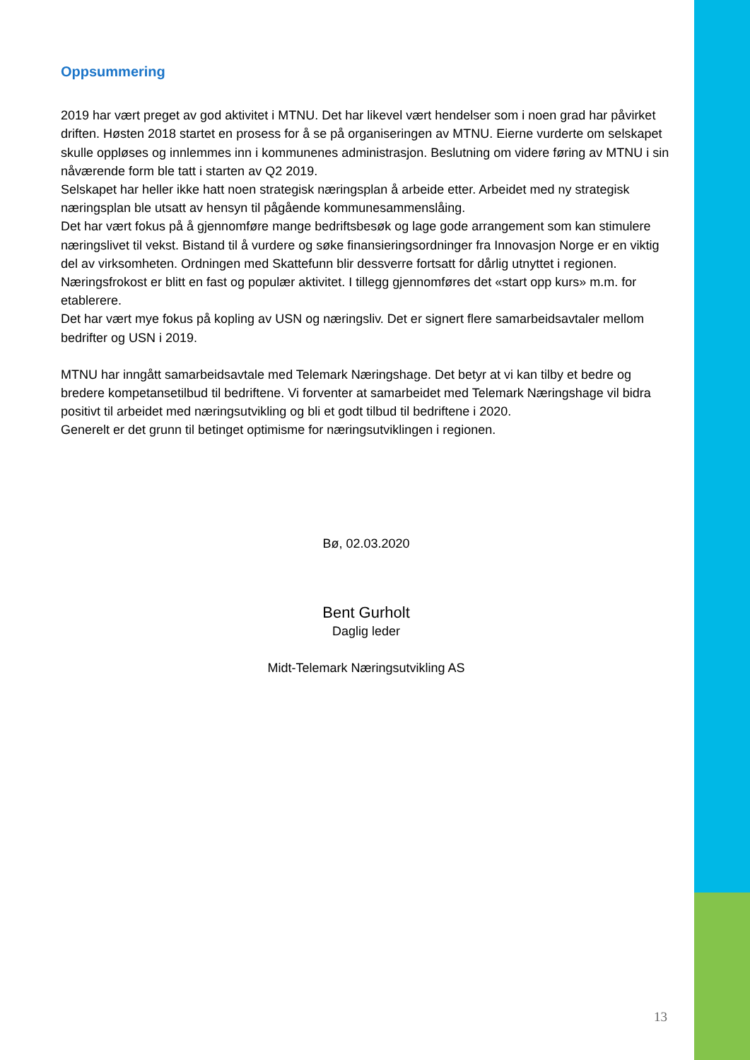Oppsummering
2019 har vært preget av god aktivitet i MTNU. Det har likevel vært hendelser som i noen grad har påvirket driften. Høsten 2018 startet en prosess for å se på organiseringen av MTNU. Eierne vurderte om selskapet skulle oppløses og innlemmes inn i kommunenes administrasjon. Beslutning om videre føring av MTNU i sin nåværende form ble tatt i starten av Q2 2019.
Selskapet har heller ikke hatt noen strategisk næringsplan å arbeide etter. Arbeidet med ny strategisk næringsplan ble utsatt av hensyn til pågående kommunesammenslåing.
Det har vært fokus på å gjennomføre mange bedriftsbesøk og lage gode arrangement som kan stimulere næringslivet til vekst. Bistand til å vurdere og søke finansieringsordninger fra Innovasjon Norge er en viktig del av virksomheten. Ordningen med Skattefunn blir dessverre fortsatt for dårlig utnyttet i regionen. Næringsfrokost er blitt en fast og populær aktivitet. I tillegg gjennomføres det «start opp kurs» m.m. for etablerere.
Det har vært mye fokus på kopling av USN og næringsliv. Det er signert flere samarbeidsavtaler mellom bedrifter og USN i 2019.
MTNU har inngått samarbeidsavtale med Telemark Næringshage. Det betyr at vi kan tilby et bedre og bredere kompetansetilbud til bedriftene. Vi forventer at samarbeidet med Telemark Næringshage vil bidra positivt til arbeidet med næringsutvikling og bli et godt tilbud til bedriftene i 2020.
Generelt er det grunn til betinget optimisme for næringsutviklingen i regionen.
Bø, 02.03.2020
Bent Gurholt
Daglig leder
Midt-Telemark Næringsutvikling AS
13